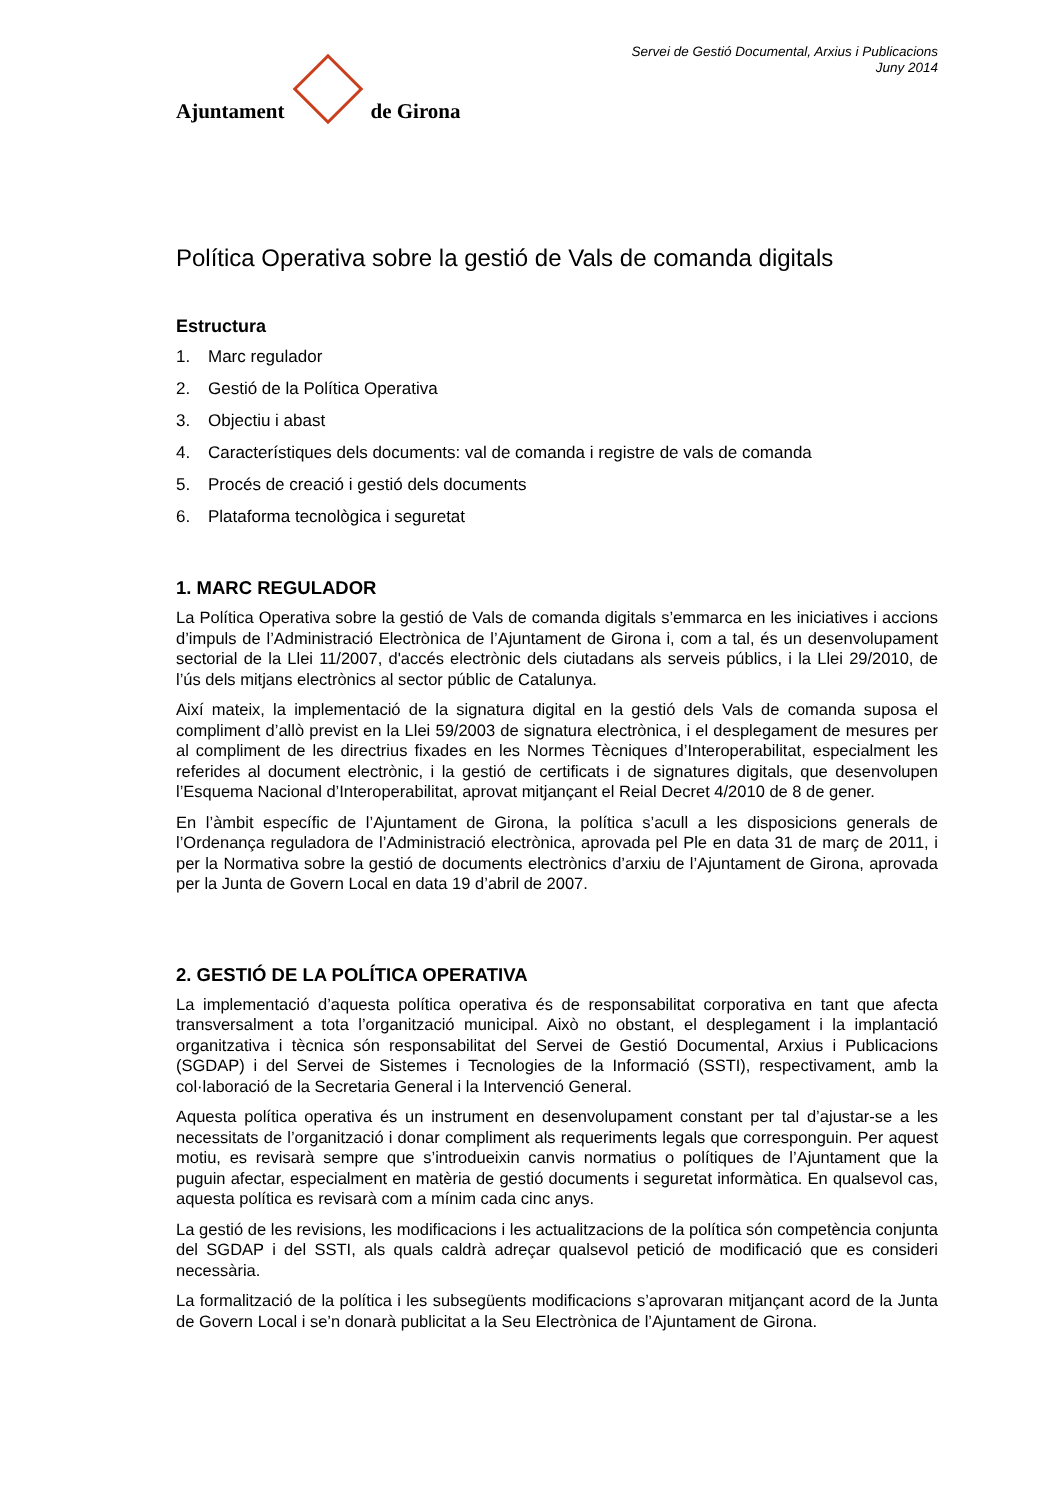Ajuntament
de Girona
Servei de Gestió Documental, Arxius i Publicacions
Juny 2014
Política Operativa sobre la gestió de Vals de comanda digitals
Estructura
1. Marc regulador
2. Gestió de la Política Operativa
3. Objectiu i abast
4. Característiques dels documents: val de comanda i registre de vals de comanda
5. Procés de creació i gestió dels documents
6. Plataforma tecnològica i seguretat
1. MARC REGULADOR
La Política Operativa sobre la gestió de Vals de comanda digitals s’emmarca en les iniciatives i accions d’impuls de l’Administració Electrònica de l’Ajuntament de Girona i, com a tal, és un desenvolupament sectorial de la Llei 11/2007, d'accés electrònic dels ciutadans als serveis públics, i la Llei 29/2010, de l’ús dels mitjans electrònics al sector públic de Catalunya.
Així mateix, la implementació de la signatura digital en la gestió dels Vals de comanda suposa el compliment d’allò previst en la Llei 59/2003 de signatura electrònica, i el desplegament de mesures per al compliment de les directrius fixades en les Normes Tècniques d’Interoperabilitat, especialment les referides al document electrònic, i la gestió de certificats i de signatures digitals, que desenvolupen l’Esquema Nacional d’Interoperabilitat, aprovat mitjançant el Reial Decret 4/2010 de 8 de gener.
En l’àmbit específic de l’Ajuntament de Girona, la política s’acull a les disposicions generals de l’Ordenança reguladora de l’Administració electrònica, aprovada pel Ple en data 31 de març de 2011, i per la Normativa sobre la gestió de documents electrònics d’arxiu de l’Ajuntament de Girona, aprovada per la Junta de Govern Local en data 19 d’abril de 2007.
2. GESTIÓ DE LA POLÍTICA OPERATIVA
La implementació d’aquesta política operativa és de responsabilitat corporativa en tant que afecta transversalment a tota l’organització municipal. Això no obstant, el desplegament i la implantació organitzativa i tècnica són responsabilitat del Servei de Gestió Documental, Arxius i Publicacions (SGDAP) i del Servei de Sistemes i Tecnologies de la Informació (SSTI), respectivament, amb la col·laboració de la Secretaria General i la Intervenció General.
Aquesta política operativa és un instrument en desenvolupament constant per tal d’ajustar-se a les necessitats de l’organització i donar compliment als requeriments legals que corresponguin. Per aquest motiu, es revisarà sempre que s’introdueixin canvis normatius o polítiques de l’Ajuntament que la puguin afectar, especialment en matèria de gestió documents i seguretat informàtica. En qualsevol cas, aquesta política es revisarà com a mínim cada cinc anys.
La gestió de les revisions, les modificacions i les actualitzacions de la política són competència conjunta del SGDAP i del SSTI, als quals caldrà adreçar qualsevol petició de modificació que es consideri necessària.
La formalització de la política i les subsegüents modificacions s’aprovaran mitjançant acord de la Junta de Govern Local i se’n donarà publicitat a la Seu Electrònica de l’Ajuntament de Girona.